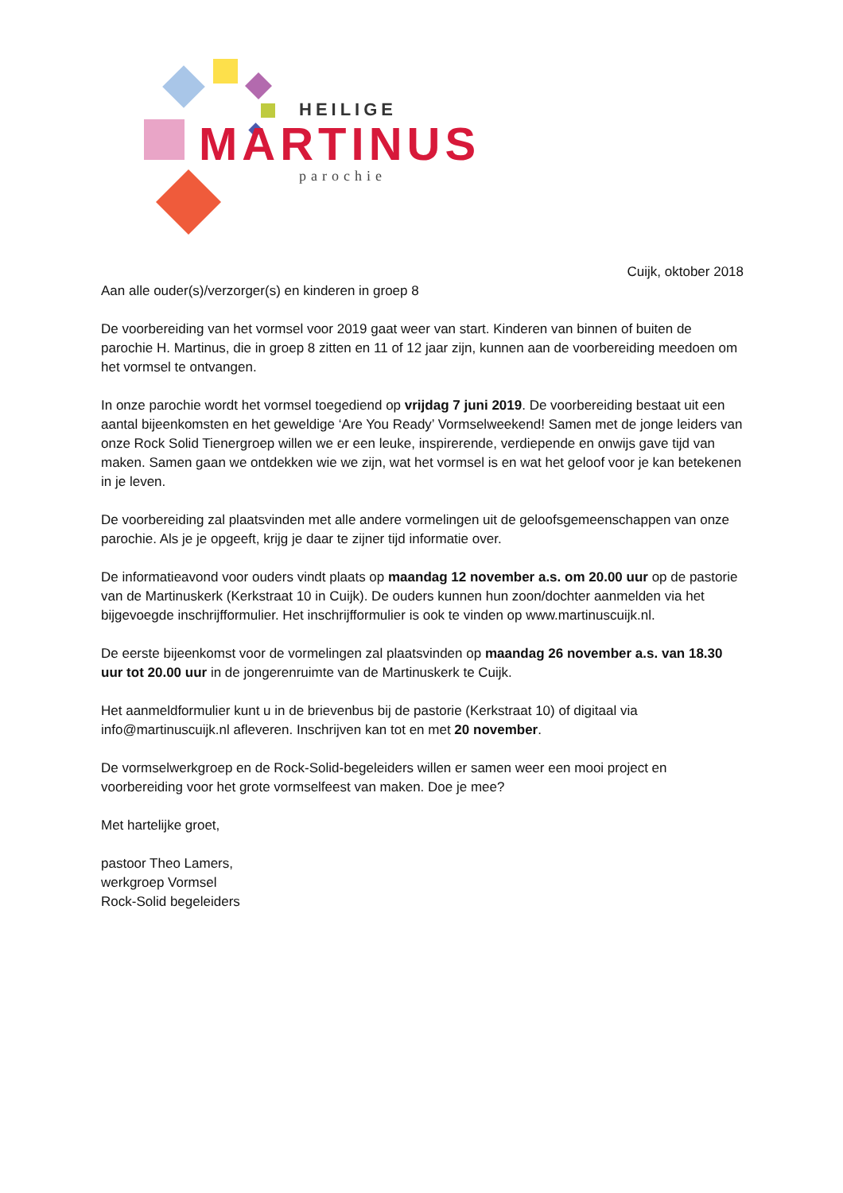HEILIGE
MARTINUS
parochie
Cuijk, oktober 2018
Aan alle ouder(s)/verzorger(s) en kinderen in groep 8
De voorbereiding van het vormsel voor 2019 gaat weer van start. Kinderen van binnen of buiten de parochie H. Martinus, die in groep 8 zitten en 11 of 12 jaar zijn, kunnen aan de voorbereiding meedoen om het vormsel te ontvangen.
In onze parochie wordt het vormsel toegediend op vrijdag 7 juni 2019. De voorbereiding bestaat uit een aantal bijeenkomsten en het geweldige ‘Are You Ready’ Vormselweekend! Samen met de jonge leiders van onze Rock Solid Tienergroep willen we er een leuke, inspirerende, verdiepende en onwijs gave tijd van maken. Samen gaan we ontdekken wie we zijn, wat het vormsel is en wat het geloof voor je kan betekenen in je leven.
De voorbereiding zal plaatsvinden met alle andere vormelingen uit de geloofsgemeenschappen van onze parochie. Als je je opgeeft, krijg je daar te zijner tijd informatie over.
De informatieavond voor ouders vindt plaats op maandag 12 november a.s. om 20.00 uur op de pastorie van de Martinuskerk (Kerkstraat 10 in Cuijk). De ouders kunnen hun zoon/dochter aanmelden via het bijgevoegde inschrijfformulier. Het inschrijfformulier is ook te vinden op www.martinuscuijk.nl.
De eerste bijeenkomst voor de vormelingen zal plaatsvinden op maandag 26 november a.s. van 18.30 uur tot 20.00 uur in de jongerenruimte van de Martinuskerk te Cuijk.
Het aanmeldformulier kunt u in de brievenbus bij de pastorie (Kerkstraat 10) of digitaal via info@martinuscuijk.nl afleveren. Inschrijven kan tot en met 20 november.
De vormselwerkgroep en de Rock-Solid-begeleiders willen er samen weer een mooi project en voorbereiding voor het grote vormselfeest van maken. Doe je mee?
Met hartelijke groet,
pastoor Theo Lamers,
werkgroep Vormsel
Rock-Solid begeleiders